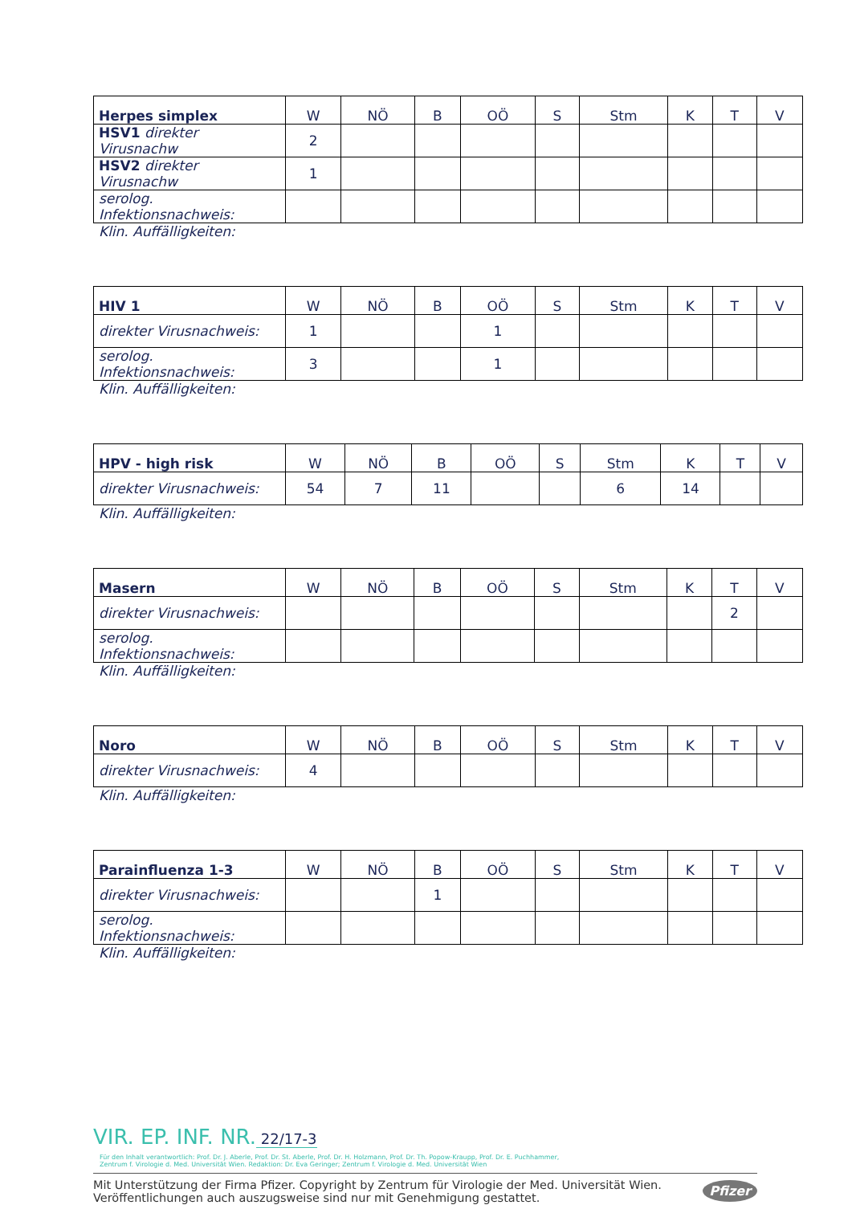| Herpes simplex | W | NÖ | B | OÖ | S | Stm | K | T | V |
| --- | --- | --- | --- | --- | --- | --- | --- | --- | --- |
| HSV1 direkter Virusnachw | 2 | | | | | | | | |
| HSV2 direkter Virusnachw | 1 | | | | | | | | |
| serolog. Infektionsnachweis: | | | | | | | | | |
Klin. Auffälligkeiten:
| HIV 1 | W | NÖ | B | OÖ | S | Stm | K | T | V |
| --- | --- | --- | --- | --- | --- | --- | --- | --- | --- |
| direkter Virusnachweis: | 1 | | | 1 | | | | | |
| serolog. Infektionsnachweis: | 3 | | | 1 | | | | | |
Klin. Auffälligkeiten:
| HPV - high risk | W | NÖ | B | OÖ | S | Stm | K | T | V |
| --- | --- | --- | --- | --- | --- | --- | --- | --- | --- |
| direkter Virusnachweis: | 54 | 7 | 11 | | | 6 | 14 | | |
Klin. Auffälligkeiten:
| Masern | W | NÖ | B | OÖ | S | Stm | K | T | V |
| --- | --- | --- | --- | --- | --- | --- | --- | --- | --- |
| direkter Virusnachweis: | | | | | | | | 2 | |
| serolog. Infektionsnachweis: | | | | | | | | | |
Klin. Auffälligkeiten:
| Noro | W | NÖ | B | OÖ | S | Stm | K | T | V |
| --- | --- | --- | --- | --- | --- | --- | --- | --- | --- |
| direkter Virusnachweis: | 4 | | | | | | | | |
Klin. Auffälligkeiten:
| Parainfluenza 1-3 | W | NÖ | B | OÖ | S | Stm | K | T | V |
| --- | --- | --- | --- | --- | --- | --- | --- | --- | --- |
| direkter Virusnachweis: | | | 1 | | | | | | |
| serolog. Infektionsnachweis: | | | | | | | | | |
Klin. Auffälligkeiten:
VIR. EP. INF. NR. 22/17-3
Für den Inhalt verantwortlich: Prof. Dr. J. Aberle, Prof. Dr. St. Aberle, Prof. Dr. H. Holzmann, Prof. Dr. Th. Popow-Kraupp, Prof. Dr. E. Puchhammer,
Zentrum f. Virologie d. Med. Universität Wien. Redaktion: Dr. Eva Geringer; Zentrum f. Virologie d. Med. Universität Wien
Mit Unterstützung der Firma Pfizer. Copyright by Zentrum für Virologie der Med. Universität Wien.
Veröffentlichungen auch auszugsweise sind nur mit Genehmigung gestattet.
Pfizer